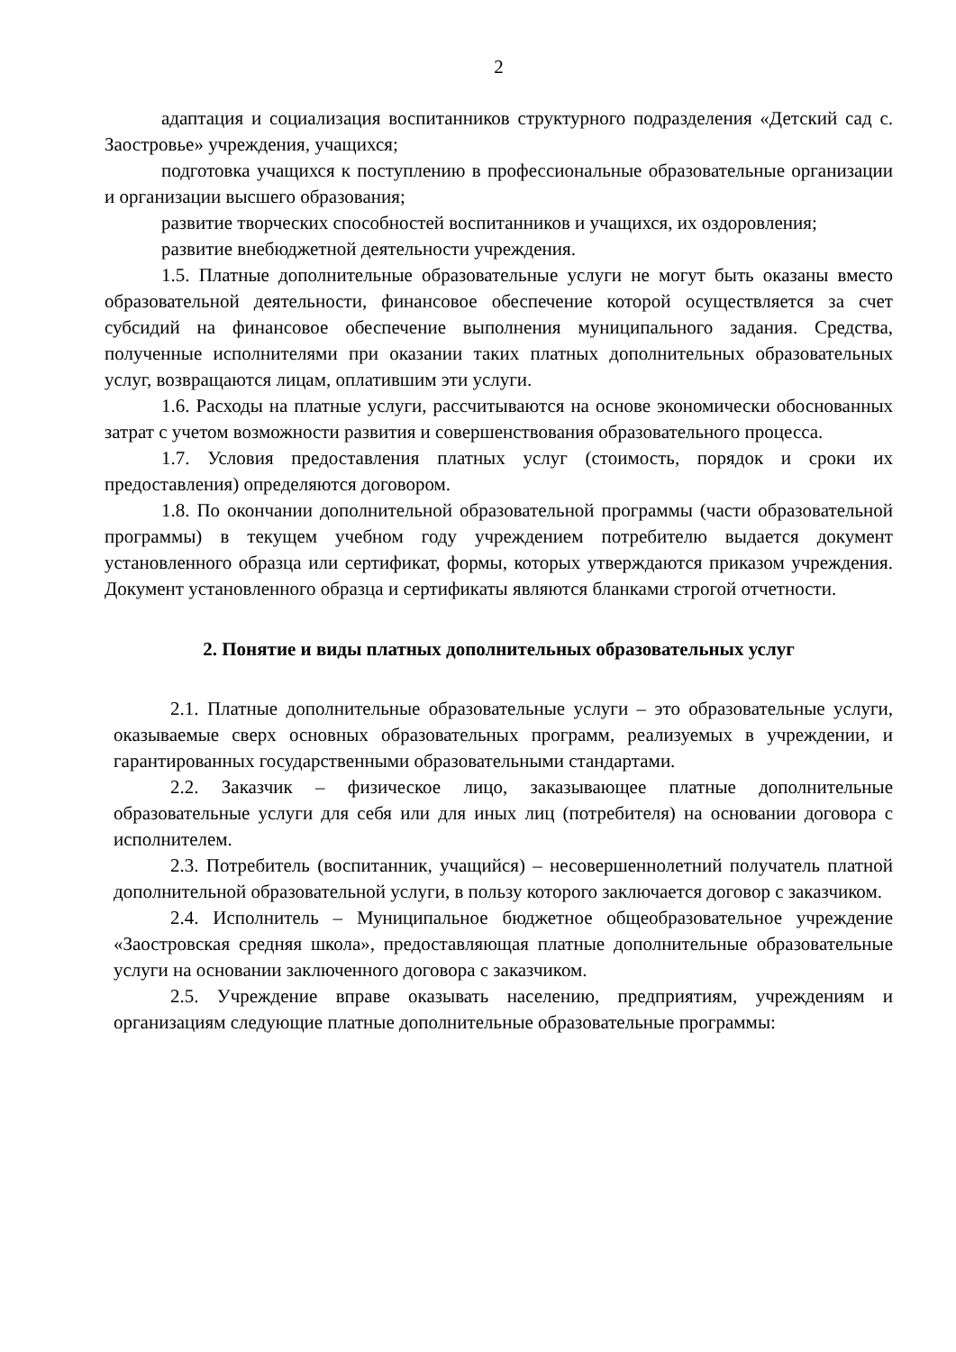2
адаптация и социализация воспитанников структурного подразделения «Детский сад с. Заостровье» учреждения, учащихся;
подготовка учащихся к поступлению в профессиональные образовательные организации и организации высшего образования;
развитие творческих способностей воспитанников и учащихся, их оздоровления;
развитие внебюджетной деятельности учреждения.
1.5. Платные дополнительные образовательные услуги не могут быть оказаны вместо образовательной деятельности, финансовое обеспечение которой осуществляется за счет субсидий на финансовое обеспечение выполнения муниципального задания. Средства, полученные исполнителями при оказании таких платных дополнительных образовательных услуг, возвращаются лицам, оплатившим эти услуги.
1.6. Расходы на платные услуги, рассчитываются на основе экономически обоснованных затрат с учетом возможности развития и совершенствования образовательного процесса.
1.7. Условия предоставления платных услуг (стоимость, порядок и сроки их предоставления) определяются договором.
1.8. По окончании дополнительной образовательной программы (части образовательной программы) в текущем учебном году учреждением потребителю выдается документ установленного образца или сертификат, формы, которых утверждаются приказом учреждения. Документ установленного образца и сертификаты являются бланками строгой отчетности.
2. Понятие и виды платных дополнительных образовательных услуг
2.1. Платные дополнительные образовательные услуги – это образовательные услуги, оказываемые сверх основных образовательных программ, реализуемых в учреждении, и гарантированных государственными образовательными стандартами.
2.2. Заказчик – физическое лицо, заказывающее платные дополнительные образовательные услуги для себя или для иных лиц (потребителя) на основании договора с исполнителем.
2.3. Потребитель (воспитанник, учащийся) – несовершеннолетний получатель платной дополнительной образовательной услуги, в пользу которого заключается договор с заказчиком.
2.4. Исполнитель – Муниципальное бюджетное общеобразовательное учреждение «Заостровская средняя школа», предоставляющая платные дополнительные образовательные услуги на основании заключенного договора с заказчиком.
2.5. Учреждение вправе оказывать населению, предприятиям, учреждениям и организациям следующие платные дополнительные образовательные программы: